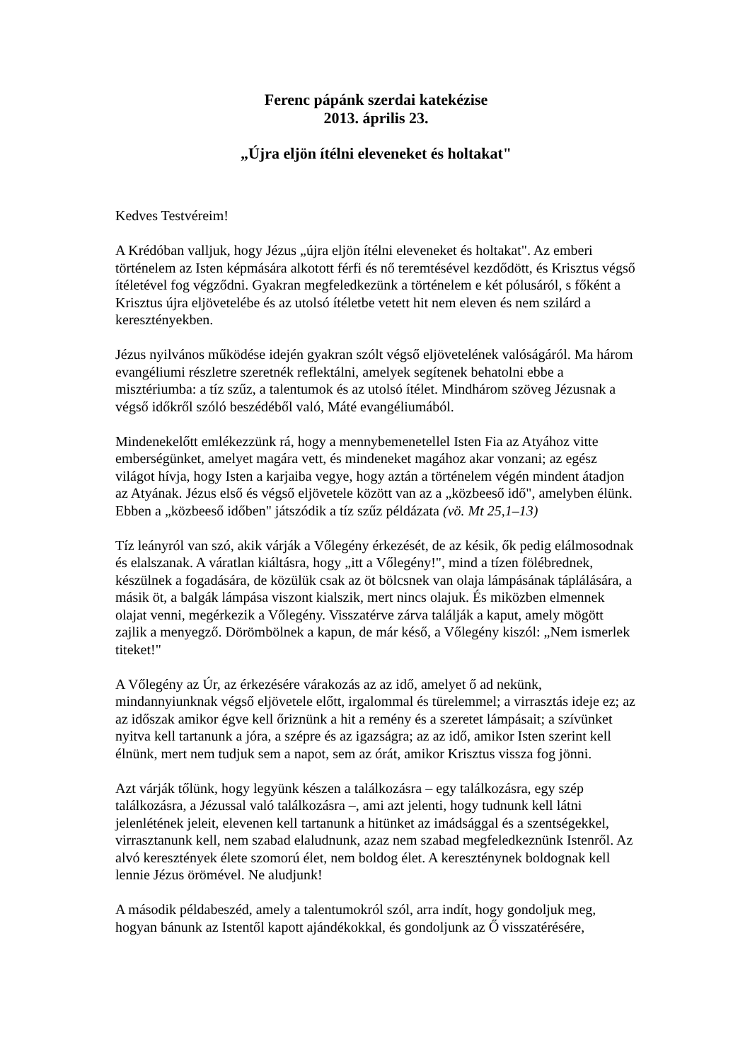Ferenc pápánk szerdai katekézise
2013. április 23.
„Újra eljön ítélni eleveneket és holtakat"
Kedves Testvéreim!
A Krédóban valljuk, hogy Jézus „újra eljön ítélni eleveneket és holtakat". Az emberi történelem az Isten képmására alkotott férfi és nő teremtésével kezdődött, és Krisztus végső ítéletével fog végződni. Gyakran megfeledkezünk a történelem e két pólusáról, s főként a Krisztus újra eljövetelébe és az utolsó ítéletbe vetett hit nem eleven és nem szilárd a keresztényekben.
Jézus nyilvános működése idején gyakran szólt végső eljövetelének valóságáról. Ma három evangéliumi részletre szeretnék reflektálni, amelyek segítenek behatolni ebbe a misztériumba: a tíz szűz, a talentumok és az utolsó ítélet. Mindhárom szöveg Jézusnak a végső időkről szóló beszédéből való, Máté evangéliumából.
Mindenekelőtt emlékezzünk rá, hogy a mennybemenetellel Isten Fia az Atyához vitte emberségünket, amelyet magára vett, és mindeneket magához akar vonzani; az egész világot hívja, hogy Isten a karjaiba vegye, hogy aztán a történelem végén mindent átadjon az Atyának. Jézus első és végső eljövetele között van az a „közbeeső idő", amelyben élünk. Ebben a „közbeeső időben" játszódik a tíz szűz példázata (vö. Mt 25,1–13)
Tíz leányról van szó, akik várják a Vőlegény érkezését, de az késik, ők pedig elálmosodnak és elalszanak. A váratlan kiáltásra, hogy „itt a Vőlegény!", mind a tízen fölébrednek, készülnek a fogadására, de közülük csak az öt bölcsnek van olaja lámpásának táplálására, a másik öt, a balgák lámpása viszont kialszik, mert nincs olajuk. És miközben elmennek olajat venni, megérkezik a Vőlegény. Visszatérve zárva találják a kaput, amely mögött zajlik a menyegző. Dörömbölnek a kapun, de már késő, a Vőlegény kiszól: „Nem ismerlek titeket!"
A Vőlegény az Úr, az érkezésére várakozás az az idő, amelyet ő ad nekünk, mindannyiunknak végső eljövetele előtt, irgalommal és türelemmel; a virrasztás ideje ez; az az időszak amikor égve kell őriznünk a hit a remény és a szeretet lámpásait; a szívünket nyitva kell tartanunk a jóra, a szépre és az igazságra; az az idő, amikor Isten szerint kell élnünk, mert nem tudjuk sem a napot, sem az órát, amikor Krisztus vissza fog jönni.
Azt várják tőlünk, hogy legyünk készen a találkozásra – egy találkozásra, egy szép találkozásra, a Jézussal való találkozásra –, ami azt jelenti, hogy tudnunk kell látni jelenlétének jeleit, elevenen kell tartanunk a hitünket az imádsággal és a szentségekkel, virrasztanunk kell, nem szabad elaludnunk, azaz nem szabad megfeledkeznünk Istenről. Az alvó keresztények élete szomorú élet, nem boldog élet. A kereszténynek boldognak kell lennie Jézus örömével. Ne aludjunk!
A második példabeszéd, amely a talentumokról szól, arra indít, hogy gondoljuk meg, hogyan bánunk az Istentől kapott ajándékokkal, és gondoljunk az Ő visszatérésére,